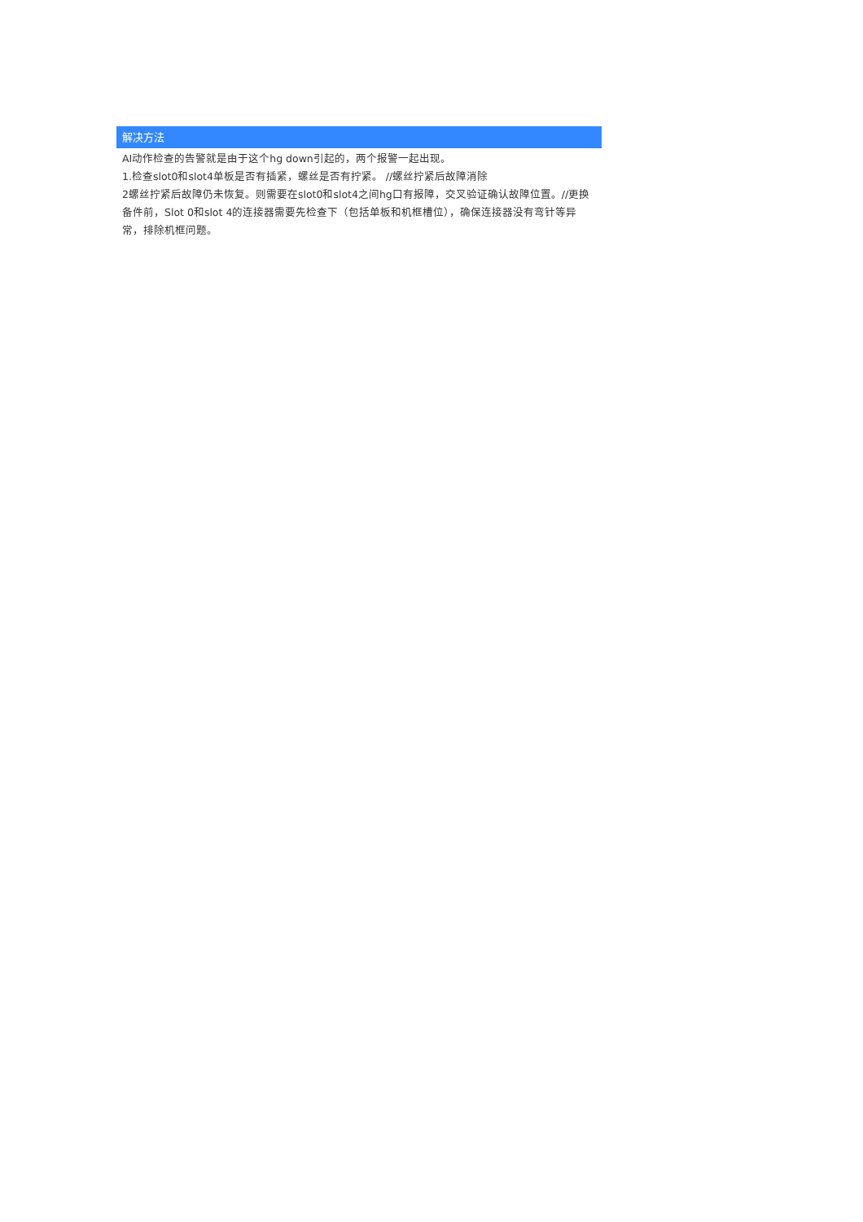解决方法
AI动作检查的告警就是由于这个hg down引起的，两个报警一起出现。
1.检查slot0和slot4单板是否有插紧，螺丝是否有拧紧。 //螺丝拧紧后故障消除
2螺丝拧紧后故障仍未恢复。则需要在slot0和slot4之间hg口有报障，交叉验证确认故障位置。//更换备件前，Slot 0和slot 4的连接器需要先检查下（包括单板和机框槽位），确保连接器没有弯针等异常，排除机框问题。